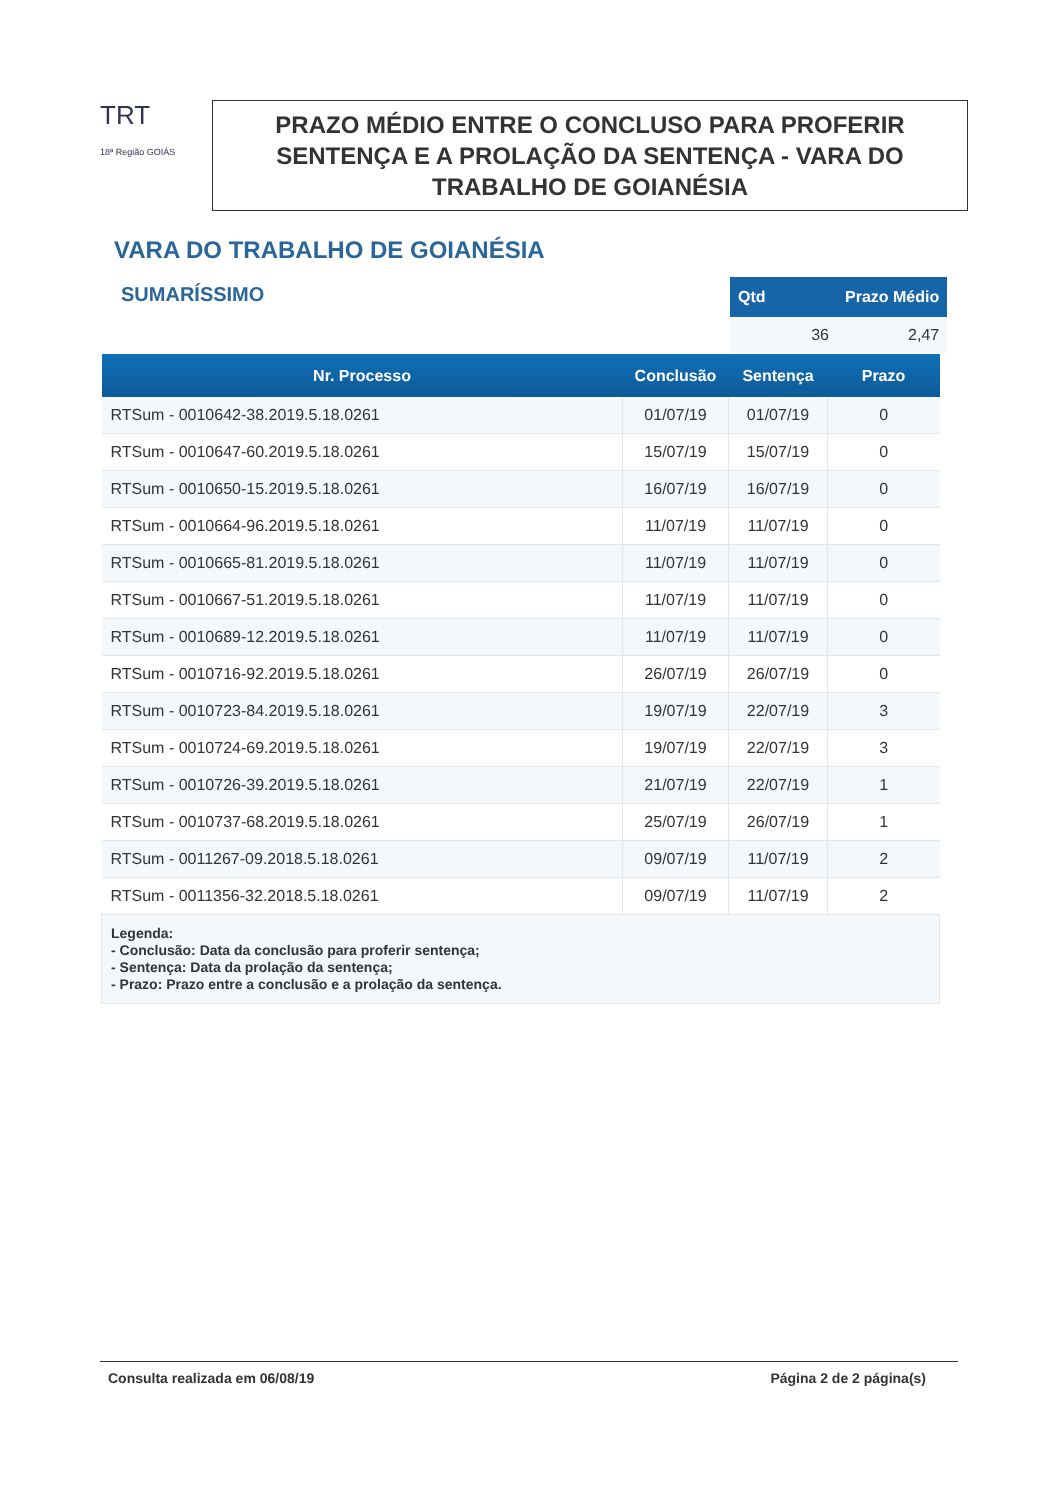TRT
18ª Região GOIÁS
PRAZO MÉDIO ENTRE O CONCLUSO PARA PROFERIR SENTENÇA E A PROLAÇÃO DA SENTENÇA - VARA DO TRABALHO DE GOIANÉSIA
VARA DO TRABALHO DE GOIANÉSIA
SUMARÍSSIMO
| Qtd | Prazo Médio |
| --- | --- |
| 36 | 2,47 |
| Nr. Processo | Conclusão | Sentença | Prazo |
| --- | --- | --- | --- |
| RTSum - 0010642-38.2019.5.18.0261 | 01/07/19 | 01/07/19 | 0 |
| RTSum - 0010647-60.2019.5.18.0261 | 15/07/19 | 15/07/19 | 0 |
| RTSum - 0010650-15.2019.5.18.0261 | 16/07/19 | 16/07/19 | 0 |
| RTSum - 0010664-96.2019.5.18.0261 | 11/07/19 | 11/07/19 | 0 |
| RTSum - 0010665-81.2019.5.18.0261 | 11/07/19 | 11/07/19 | 0 |
| RTSum - 0010667-51.2019.5.18.0261 | 11/07/19 | 11/07/19 | 0 |
| RTSum - 0010689-12.2019.5.18.0261 | 11/07/19 | 11/07/19 | 0 |
| RTSum - 0010716-92.2019.5.18.0261 | 26/07/19 | 26/07/19 | 0 |
| RTSum - 0010723-84.2019.5.18.0261 | 19/07/19 | 22/07/19 | 3 |
| RTSum - 0010724-69.2019.5.18.0261 | 19/07/19 | 22/07/19 | 3 |
| RTSum - 0010726-39.2019.5.18.0261 | 21/07/19 | 22/07/19 | 1 |
| RTSum - 0010737-68.2019.5.18.0261 | 25/07/19 | 26/07/19 | 1 |
| RTSum - 0011267-09.2018.5.18.0261 | 09/07/19 | 11/07/19 | 2 |
| RTSum - 0011356-32.2018.5.18.0261 | 09/07/19 | 11/07/19 | 2 |
| Legenda: - Conclusão: Data da conclusão para proferir sentença; - Sentença: Data da prolação da sentença; - Prazo: Prazo entre a conclusão e a prolação da sentença. | | | |
Consulta realizada em 06/08/19 Página 2 de 2 página(s)